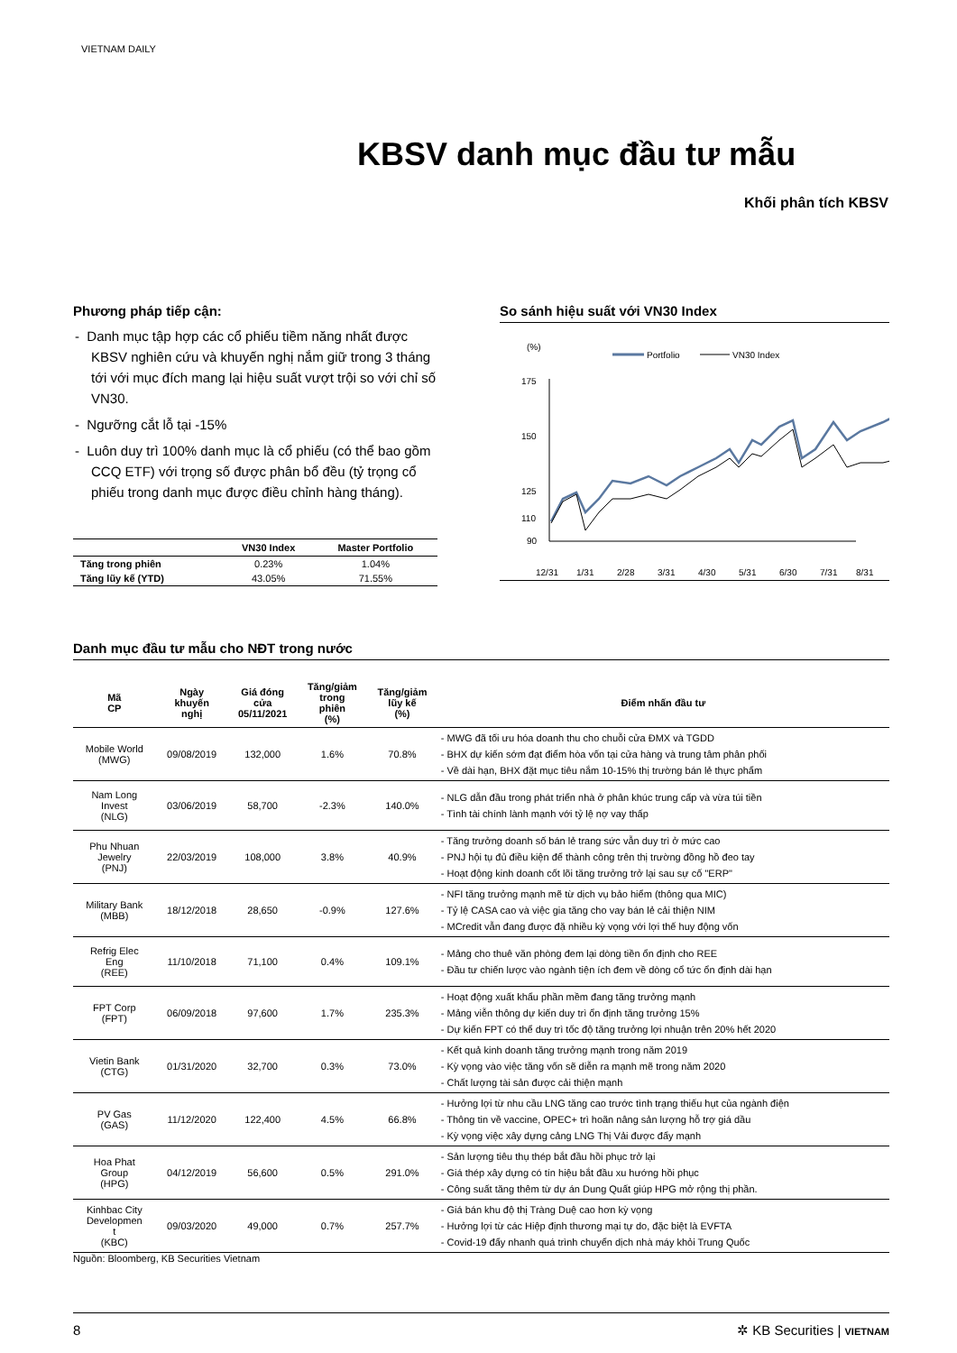VIETNAM DAILY
KBSV danh mục đầu tư mẫu
Khối phân tích KBSV
Phương pháp tiếp cận:
- Danh mục tập hợp các cổ phiếu tiềm năng nhất được KBSV nghiên cứu và khuyến nghị nắm giữ trong 3 tháng tới với mục đích mang lại hiệu suất vượt trội so với chỉ số VN30.
- Ngưỡng cắt lỗ tại -15%
- Luôn duy trì 100% danh mục là cổ phiếu (có thể bao gồm CCQ ETF) với trọng số được phân bổ đều (tỷ trọng cổ phiếu trong danh mục được điều chỉnh hàng tháng).
| | VN30 Index | Master Portfolio |
| --- | --- | --- |
| Tăng trong phiên | 0.23% | 1.04% |
| Tăng lũy kế (YTD) | 43.05% | 71.55% |
So sánh hiệu suất với VN30 Index
(%)
Portfolio
VN30 Index
175
150
125
110
90
12/31
1/31
2/28
3/31
4/30
5/31
6/30
7/31
8/31
Danh mục đầu tư mẫu cho NĐT trong nước
| Mã CP | Ngày khuyến nghị | Giá đóng cửa 05/11/2021 | Tăng/giảm trong phiên (%) | Tăng/giảm lũy kế (%) | Điểm nhấn đầu tư |
| --- | --- | --- | --- | --- | --- |
| Mobile World (MWG) | 09/08/2019 | 132,000 | 1.6% | 70.8% | - MWG đã tối ưu hóa doanh thu cho chuỗi cửa ĐMX và TGDD - BHX dự kiến sớm đạt điểm hòa vốn tại cửa hàng và trung tâm phân phối - Về dài hạn, BHX đặt mục tiêu nắm 10-15% thị trường bán lẻ thực phẩm |
| Nam Long Invest (NLG) | 03/06/2019 | 58,700 | -2.3% | 140.0% | - NLG dẫn đầu trong phát triển nhà ở phân khúc trung cấp và vừa túi tiền - Tình tài chính lành mạnh với tỷ lệ nợ vay thấp |
| Phu Nhuan Jewelry (PNJ) | 22/03/2019 | 108,000 | 3.8% | 40.9% | - Tăng trưởng doanh số bán lẻ trang sức vẫn duy trì ở mức cao - PNJ hội tụ đủ điều kiện để thành công trên thị trường đồng hồ đeo tay - Hoạt động kinh doanh cốt lõi tăng trưởng trở lại sau sự cố "ERP" |
| Military Bank (MBB) | 18/12/2018 | 28,650 | -0.9% | 127.6% | - NFI tăng trưởng mạnh mẽ từ dịch vụ bảo hiểm (thông qua MIC) - Tỷ lệ CASA cao và việc gia tăng cho vay bán lẻ cải thiện NIM - MCredit vẫn đang được đặ nhiều kỳ vọng với lợi thế huy động vốn |
| Refrig Elec Eng (REE) | 11/10/2018 | 71,100 | 0.4% | 109.1% | - Mảng cho thuê văn phòng đem lại dòng tiền ổn định cho REE - Đầu tư chiến lược vào ngành tiện ích đem về dòng cổ tức ổn định dài hạn |
| FPT Corp (FPT) | 06/09/2018 | 97,600 | 1.7% | 235.3% | - Hoạt động xuất khẩu phần mềm đang tăng trưởng mạnh - Mảng viễn thông dự kiến duy trì ổn định tăng trưởng 15% - Dự kiến FPT có thể duy trì tốc độ tăng trưởng lợi nhuận trên 20% hết 2020 |
| Vietin Bank (CTG) | 01/31/2020 | 32,700 | 0.3% | 73.0% | - Kết quả kinh doanh tăng trưởng mạnh trong năm 2019 - Kỳ vọng vào việc tăng vốn sẽ diễn ra mạnh mẽ trong năm 2020 - Chất lượng tài sản được cải thiện mạnh |
| PV Gas (GAS) | 11/12/2020 | 122,400 | 4.5% | 66.8% | - Hưởng lợi từ nhu cầu LNG tăng cao trước tình trạng thiếu hụt của ngành điện - Thông tin về vaccine, OPEC+ trì hoãn nâng sản lượng hỗ trợ giá dầu - Kỳ vọng việc xây dựng cảng LNG Thị Vải được đẩy mạnh |
| Hoa Phat Group (HPG) | 04/12/2019 | 56,600 | 0.5% | 291.0% | - Sản lượng tiêu thụ thép bắt đầu hồi phục trở lại - Giá thép xây dựng có tín hiệu bắt đầu xu hướng hồi phục - Công suất tăng thêm từ dự án Dung Quất giúp HPG mở rộng thị phần. |
| Kinhbac City Developmen t (KBC) | 09/03/2020 | 49,000 | 0.7% | 257.7% | - Giá bán khu độ thị Tràng Duệ cao hơn kỳ vọng - Hưởng lợi từ các Hiệp định thương mại tự do, đặc biệt là EVFTA - Covid-19 đẩy nhanh quá trình chuyển dịch nhà máy khỏi Trung Quốc |
Nguồn: Bloomberg, KB Securities Vietnam
8 ✲ KB Securities | VIETNAM